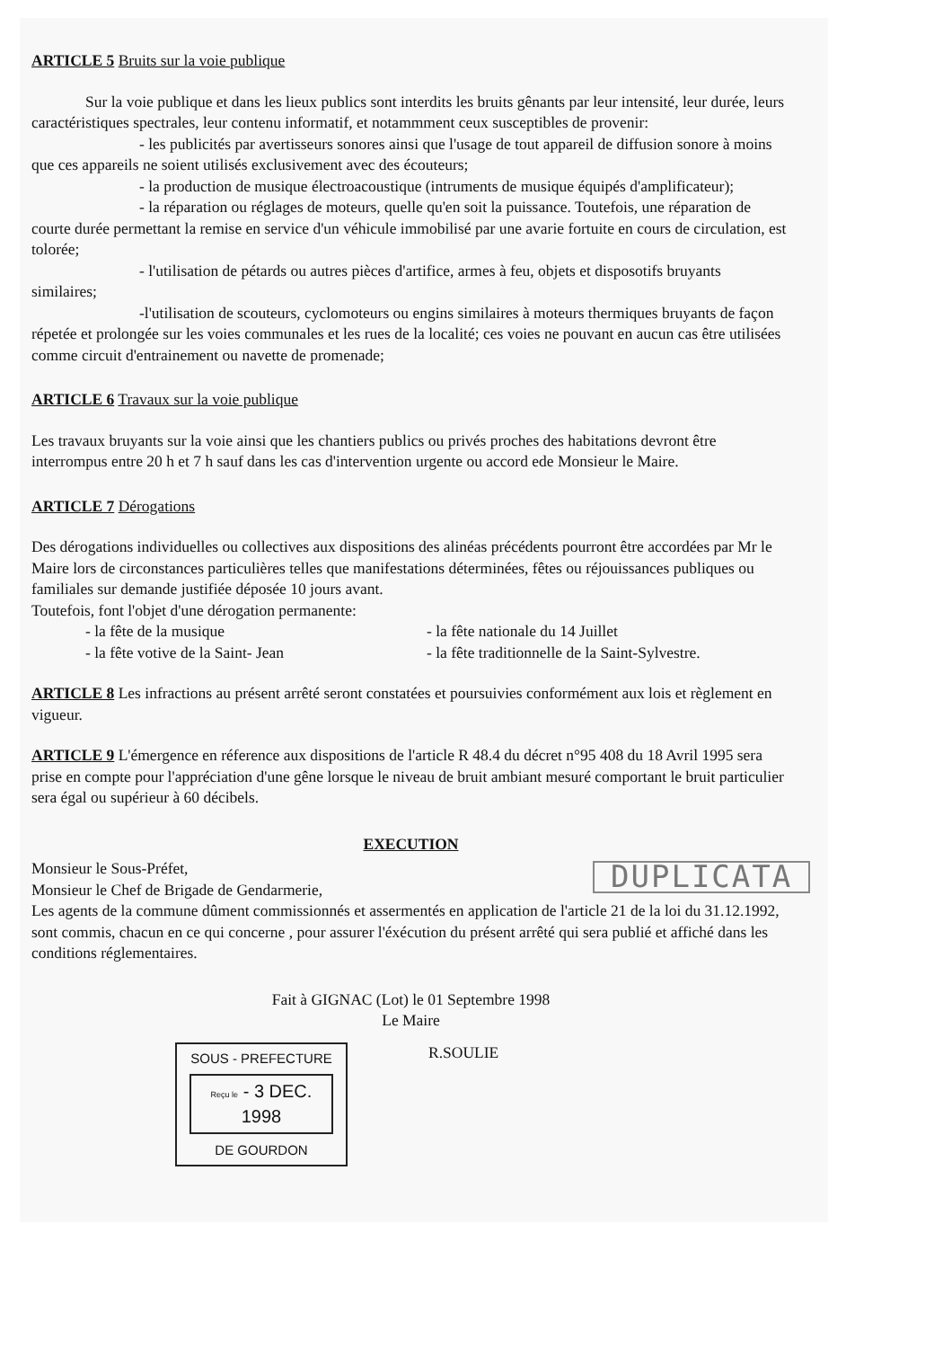ARTICLE 5 Bruits sur la voie publique
Sur la voie publique et dans les lieux publics sont interdits les bruits gênants par leur intensité, leur durée, leurs caractéristiques spectrales, leur contenu informatif, et notammment ceux susceptibles de provenir:
- les publicités par avertisseurs sonores ainsi que l'usage de tout appareil de diffusion sonore à moins que ces appareils ne soient utilisés exclusivement avec des écouteurs;
- la production de musique électroacoustique (intruments de musique équipés d'amplificateur);
- la réparation ou réglages de moteurs, quelle qu'en soit la puissance. Toutefois, une réparation de courte durée permettant la remise en service d'un véhicule immobilisé par une avarie fortuite en cours de circulation, est tolorée;
- l'utilisation de pétards ou autres pièces d'artifice, armes à feu, objets et disposotifs bruyants similaires;
-l'utilisation de scouteurs, cyclomoteurs ou engins similaires à moteurs thermiques bruyants de façon répetée et prolongée sur les voies communales et les rues de la localité; ces voies ne pouvant en aucun cas être utilisées comme circuit d'entrainement ou navette de promenade;
ARTICLE 6 Travaux sur la voie publique
Les travaux bruyants sur la voie ainsi que les chantiers publics ou privés proches des habitations devront être interrompus entre 20 h et 7 h sauf dans les cas d'intervention urgente ou accord ede Monsieur le Maire.
ARTICLE 7 Dérogations
Des dérogations individuelles ou collectives aux dispositions des alinéas précédents pourront être accordées par Mr le Maire lors de circonstances particulières telles que manifestations déterminées, fêtes ou réjouissances publiques ou familiales sur demande justifiée déposée 10 jours avant.
Toutefois, font l'objet d'une dérogation permanente:
- la fête de la musique - la fête nationale du 14 Juillet
- la fête votive de la Saint- Jean - la fête traditionnelle de la Saint-Sylvestre.
ARTICLE 8 Les infractions au présent arrêté seront constatées et poursuivies conformément aux lois et règlement en vigueur.
ARTICLE 9 L'émergence en réference aux dispositions de l'article R 48.4 du décret n°95 408 du 18 Avril 1995 sera prise en compte pour l'appréciation d'une gêne lorsque le niveau de bruit ambiant mesuré comportant le bruit particulier sera égal ou supérieur à 60 décibels.
EXECUTION
Monsieur le Sous-Préfet,
Monsieur le Chef de Brigade de Gendarmerie,
Les agents de la commune dûment commissionnés et assermentés en application de l'article 21 de la loi du 31.12.1992,
sont commis, chacun en ce qui concerne , pour assurer l'éxécution du présent arrêté qui sera publié et affiché dans les conditions réglementaires.
Fait à GIGNAC (Lot) le 01 Septembre 1998
Le Maire
SOUS - PREFECTURE
Reçu le - 3 DEC. 1998
DE GOURDON
R.SOULIE
DUPLICATA